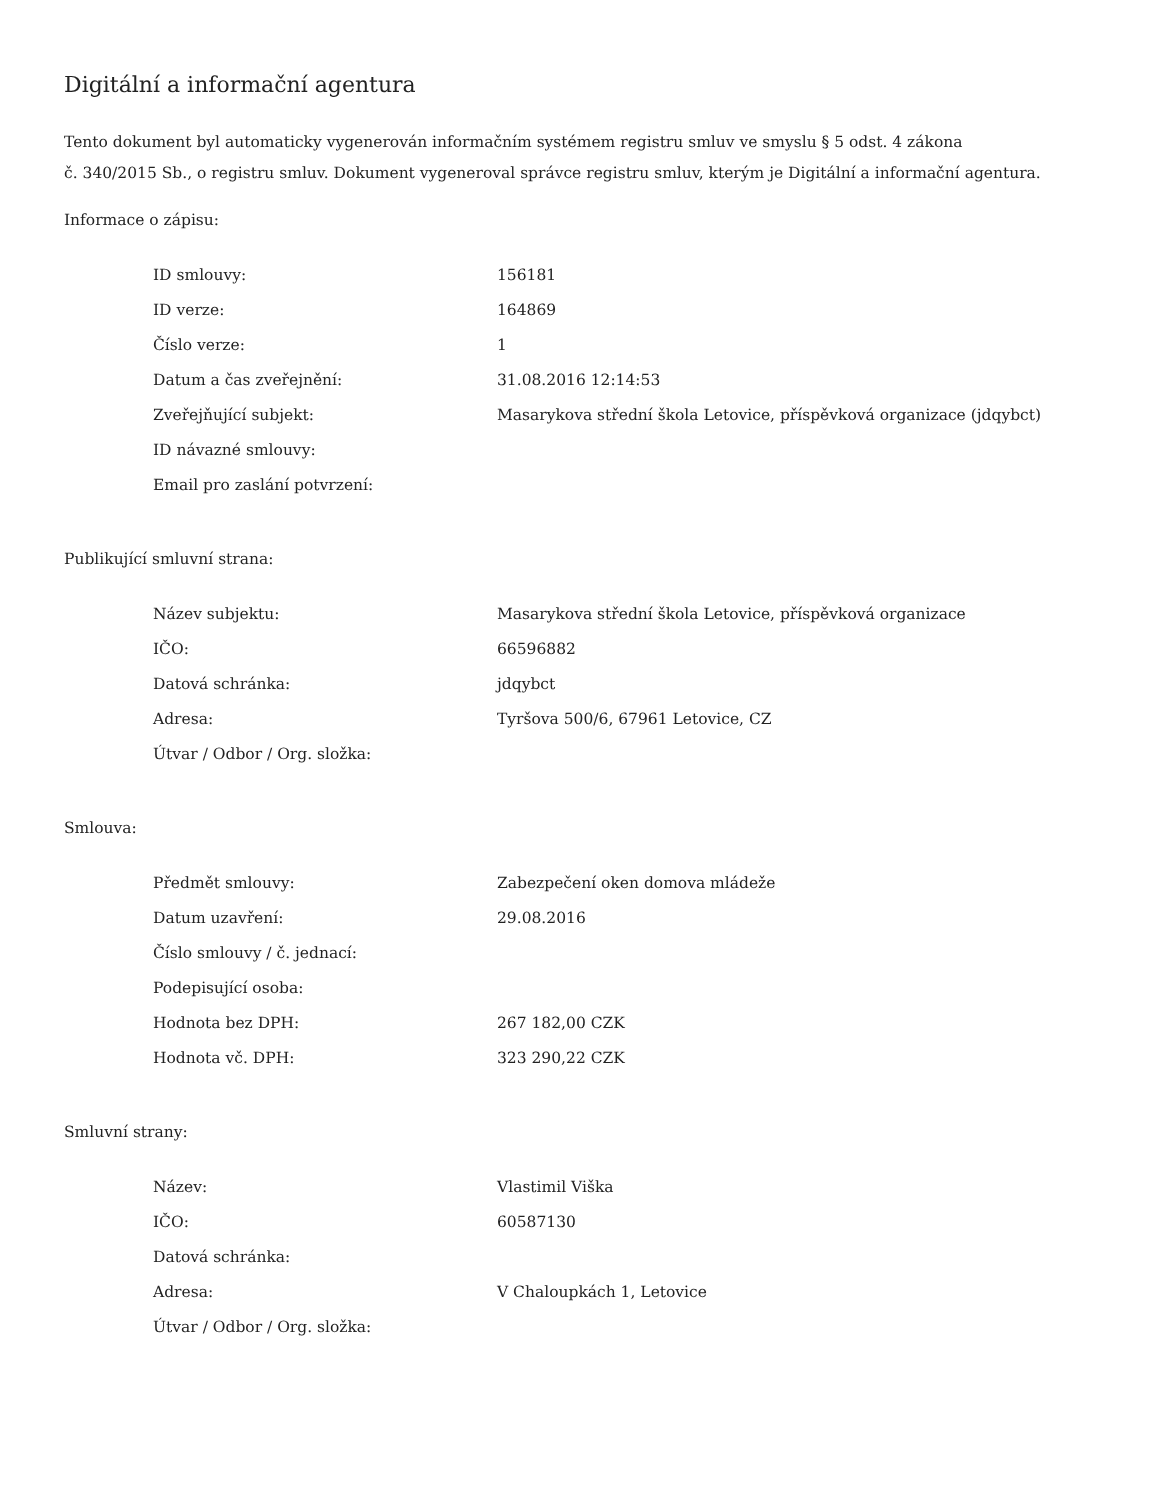Digitální a informační agentura
Tento dokument byl automaticky vygenerován informačním systémem registru smluv ve smyslu § 5 odst. 4 zákona
č. 340/2015 Sb., o registru smluv. Dokument vygeneroval správce registru smluv, kterým je Digitální a informační agentura.
Informace o zápisu:
| ID smlouvy: | 156181 |
| ID verze: | 164869 |
| Číslo verze: | 1 |
| Datum a čas zveřejnění: | 31.08.2016 12:14:53 |
| Zveřejňující subjekt: | Masarykova střední škola Letovice, příspěvková organizace (jdqybct) |
| ID návazné smlouvy: | |
| Email pro zaslání potvrzení: | |
Publikující smluvní strana:
| Název subjektu: | Masarykova střední škola Letovice, příspěvková organizace |
| IČO: | 66596882 |
| Datová schránka: | jdqybct |
| Adresa: | Tyršova 500/6, 67961 Letovice, CZ |
| Útvar / Odbor / Org. složka: | |
Smlouva:
| Předmět smlouvy: | Zabezpečení oken domova mládeže |
| Datum uzavření: | 29.08.2016 |
| Číslo smlouvy / č. jednací: | |
| Podepisující osoba: | |
| Hodnota bez DPH: | 267 182,00 CZK |
| Hodnota vč. DPH: | 323 290,22 CZK |
Smluvní strany:
| Název: | Vlastimil Viška |
| IČO: | 60587130 |
| Datová schránka: | |
| Adresa: | V Chaloupkách 1, Letovice |
| Útvar / Odbor / Org. složka: | |